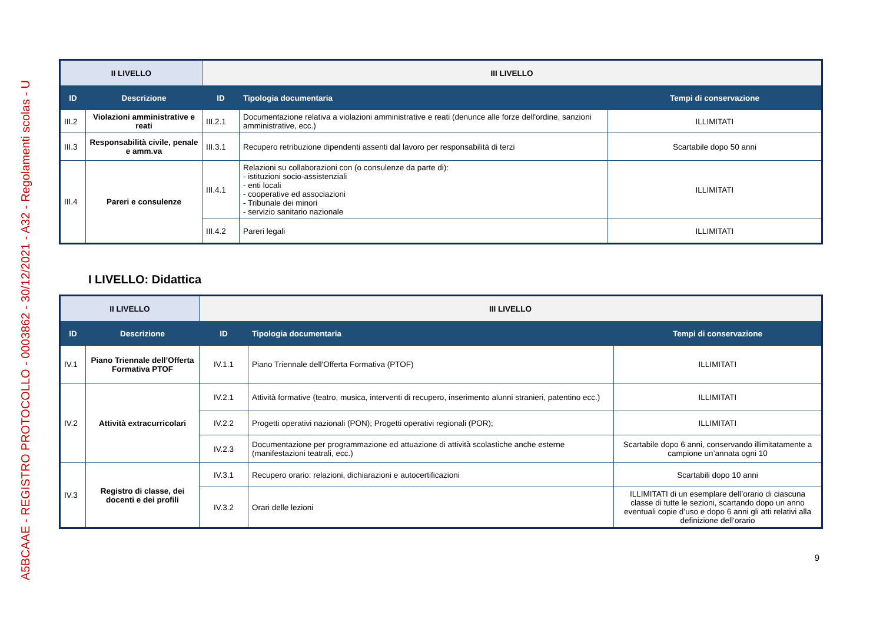A5BCAAE - REGISTRO PROTOCOLLO - 0003862 - 30/12/2021 - A32 - Regolamenti scolas - U
| II LIVELLO | | III LIVELLO | | |
| ID | Descrizione | ID | Tipologia documentaria | Tempi di conservazione |
| III.2 | Violazioni amministrative e reati | III.2.1 | Documentazione relativa a violazioni amministrative e reati (denunce alle forze dell'ordine, sanzioni amministrative, ecc.) | ILLIMITATI |
| III.3 | Responsabilità civile, penale e amm.va | III.3.1 | Recupero retribuzione dipendenti assenti dal lavoro per responsabilità di terzi | Scartabile dopo 50 anni |
| III.4 | Pareri e consulenze | III.4.1 | Relazioni su collaborazioni con (o consulenze da parte di): - istituzioni socio-assistenziali - enti locali - cooperative ed associazioni - Tribunale dei minori - servizio sanitario nazionale | ILLIMITATI |
| | | III.4.2 | Pareri legali | ILLIMITATI |
I LIVELLO: Didattica
| II LIVELLO | | III LIVELLO | | |
| ID | Descrizione | ID | Tipologia documentaria | Tempi di conservazione |
| IV.1 | Piano Triennale dell’Offerta Formativa PTOF | IV.1.1 | Piano Triennale dell'Offerta Formativa (PTOF) | ILLIMITATI |
| IV.2 | Attività extracurricolari | IV.2.1 | Attività formative (teatro, musica, interventi di recupero, inserimento alunni stranieri, patentino ecc.) | ILLIMITATI |
| | | IV.2.2 | Progetti operativi nazionali (PON); Progetti operativi regionali (POR); | ILLIMITATI |
| | | IV.2.3 | Documentazione per programmazione ed attuazione di attività scolastiche anche esterne (manifestazioni teatrali, ecc.) | Scartabile dopo 6 anni, conservando illimitatamente a campione un’annata ogni 10 |
| IV.3 | Registro di classe, dei docenti e dei profili | IV.3.1 | Recupero orario: relazioni, dichiarazioni e autocertificazioni | Scartabili dopo 10 anni |
| | | IV.3.2 | Orari delle lezioni | ILLIMITATI di un esemplare dell’orario di ciascuna classe di tutte le sezioni, scartando dopo un anno eventuali copie d’uso e dopo 6 anni gli atti relativi alla definizione dell’orario |
9